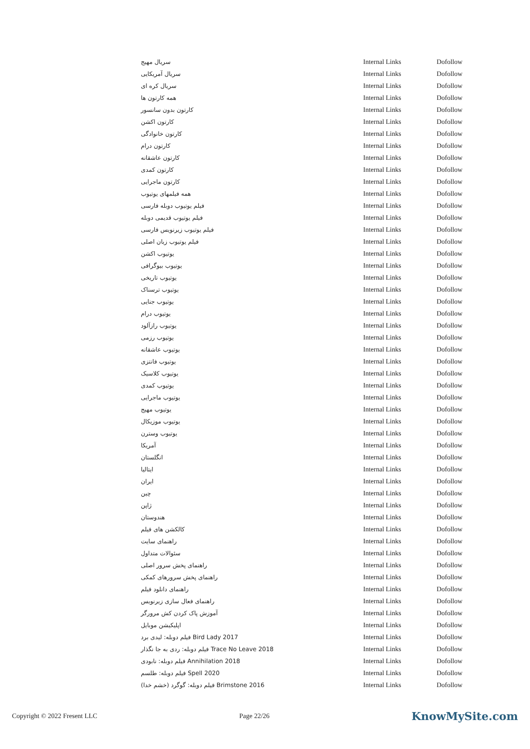| سریال مهیج | Internal Links | Dofollow |
| سریال آمریکایی | Internal Links | Dofollow |
| سریال کره ای | Internal Links | Dofollow |
| همه کارتون ها | Internal Links | Dofollow |
| کارتون بدون سانسور | Internal Links | Dofollow |
| کارتون اکشن | Internal Links | Dofollow |
| کارتون خانوادگی | Internal Links | Dofollow |
| کارتون درام | Internal Links | Dofollow |
| کارتون عاشقانه | Internal Links | Dofollow |
| کارتون کمدی | Internal Links | Dofollow |
| کارتون ماجرایی | Internal Links | Dofollow |
| همه فیلمهای یوتیوب | Internal Links | Dofollow |
| فیلم یوتیوب دوبله فارسی | Internal Links | Dofollow |
| فیلم یوتیوب قدیمی دوبله | Internal Links | Dofollow |
| فیلم یوتیوب زیرنویس فارسی | Internal Links | Dofollow |
| فیلم یوتیوب زبان اصلی | Internal Links | Dofollow |
| یوتیوب اکشن | Internal Links | Dofollow |
| یوتیوب بیوگرافی | Internal Links | Dofollow |
| یوتیوب تاریخی | Internal Links | Dofollow |
| یوتیوب ترسناک | Internal Links | Dofollow |
| یوتیوب جنایی | Internal Links | Dofollow |
| یوتیوب درام | Internal Links | Dofollow |
| یوتیوب رازآلود | Internal Links | Dofollow |
| یوتیوب رزمی | Internal Links | Dofollow |
| یوتیوب عاشقانه | Internal Links | Dofollow |
| یوتیوب فانتزی | Internal Links | Dofollow |
| یوتیوب کلاسیک | Internal Links | Dofollow |
| یوتیوب کمدی | Internal Links | Dofollow |
| یوتیوب ماجرایی | Internal Links | Dofollow |
| یوتیوب مهیج | Internal Links | Dofollow |
| یوتیوب موزیکال | Internal Links | Dofollow |
| یوتیوب وسترن | Internal Links | Dofollow |
| آمریکا | Internal Links | Dofollow |
| انگلستان | Internal Links | Dofollow |
| ایتالیا | Internal Links | Dofollow |
| ایران | Internal Links | Dofollow |
| چین | Internal Links | Dofollow |
| ژاپن | Internal Links | Dofollow |
| هندوستان | Internal Links | Dofollow |
| کالکشن های فیلم | Internal Links | Dofollow |
| راهنمای سایت | Internal Links | Dofollow |
| سئوالات متداول | Internal Links | Dofollow |
| راهنمای پخش سرور اصلی | Internal Links | Dofollow |
| راهنمای پخش سرورهای کمکی | Internal Links | Dofollow |
| راهنمای دانلود فیلم | Internal Links | Dofollow |
| راهنمای فعال سازی زیرنویس | Internal Links | Dofollow |
| آموزش پاک کردن کش مرورگر | Internal Links | Dofollow |
| اپلیکیشن موبایل | Internal Links | Dofollow |
| فیلم دوبله: لیدی برد Bird Lady 2017 | Internal Links | Dofollow |
| فیلم دوبله: ردی به جا نگذار Trace No Leave 2018 | Internal Links | Dofollow |
| فیلم دوبله: نابودی Annihilation 2018 | Internal Links | Dofollow |
| فیلم دوبله: طلسم Spell 2020 | Internal Links | Dofollow |
| فیلم دوبله: گوگرد (خشم خدا) Brimstone 2016 | Internal Links | Dofollow |
Copyright © 2022 Fresent LLC Page 22/26 KnowMySite.com